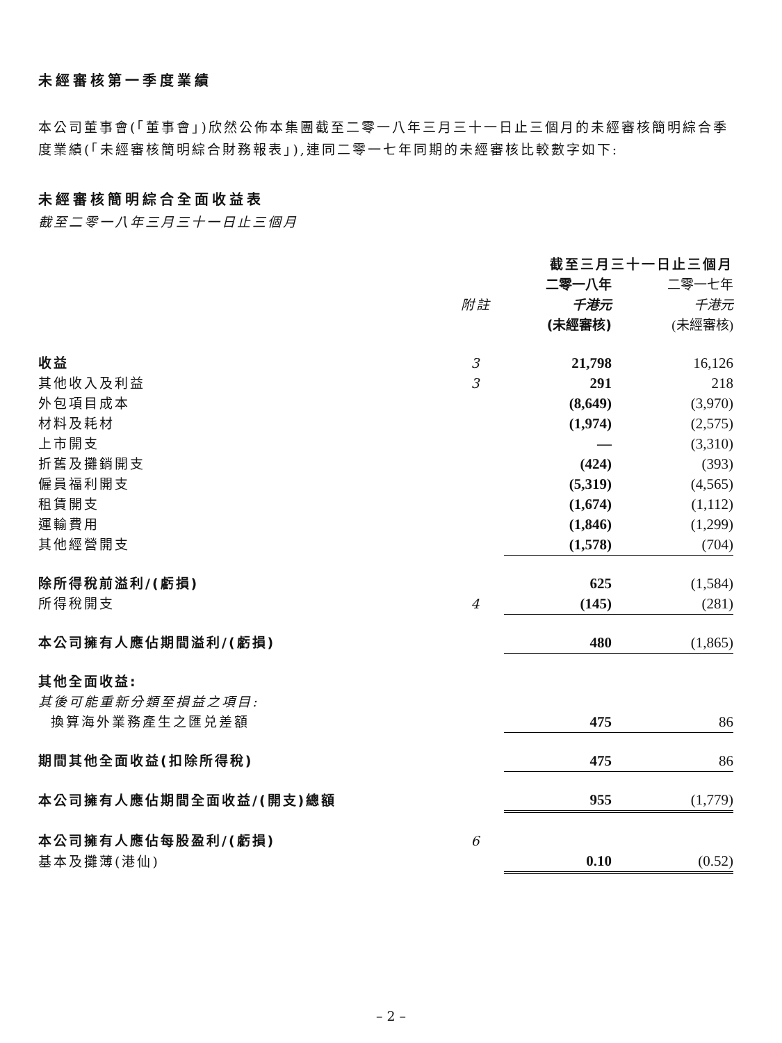未經審核第一季度業績
本公司董事會(「董事會」)欣然公佈本集團截至二零一八年三月三十一日止三個月的未經審核簡明綜合季度業績(「未經審核簡明綜合財務報表」),連同二零一七年同期的未經審核比較數字如下:
未經審核簡明綜合全面收益表
截至二零一八年三月三十一日止三個月
| | | 截至三月三十一日止三個月 | |
| --- | --- | --- | --- |
| | | 二零一八年 | 二零一七年 |
| | 附註 | 千港元 | 千港元 |
| | | (未經審核) | (未經審核) |
| 收益 | 3 | 21,798 | 16,126 |
| 其他收入及利益 | 3 | 291 | 218 |
| 外包項目成本 | | (8,649) | (3,970) |
| 材料及耗材 | | (1,974) | (2,575) |
| 上市開支 | | — | (3,310) |
| 折舊及攤銷開支 | | (424) | (393) |
| 僱員福利開支 | | (5,319) | (4,565) |
| 租賃開支 | | (1,674) | (1,112) |
| 運輸費用 | | (1,846) | (1,299) |
| 其他經營開支 | | (1,578) | (704) |
| 除所得稅前溢利/(虧損) | | 625 | (1,584) |
| 所得稅開支 | 4 | (145) | (281) |
| 本公司擁有人應佔期間溢利/(虧損) | | 480 | (1,865) |
| 其他全面收益: | | | |
| 其後可能重新分類至損益之項目: | | | |
| 換算海外業務產生之匯兑差額 | | 475 | 86 |
| 期間其他全面收益(扣除所得稅) | | 475 | 86 |
| 本公司擁有人應佔期間全面收益/(開支)總額 | | 955 | (1,779) |
| 本公司擁有人應佔每股盈利/(虧損) | 6 | | |
| 基本及攤薄(港仙) | | 0.10 | (0.52) |
– 2 –